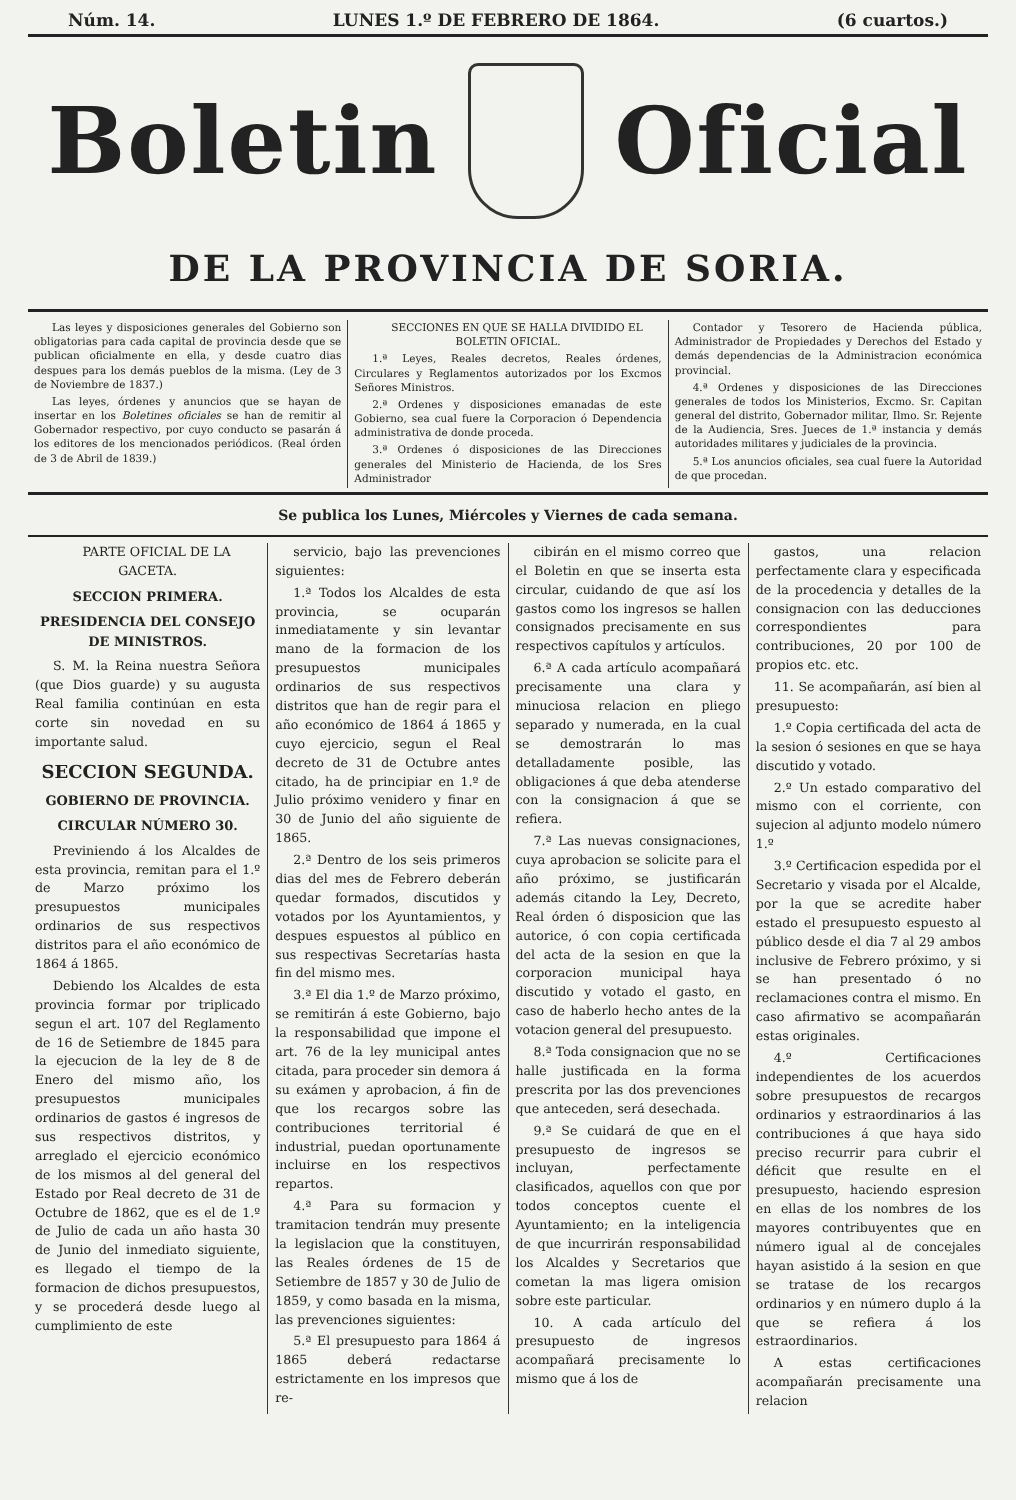Núm. 14. LUNES 1.º DE FEBRERO DE 1864. (6 cuartos.)
Boletin Oficial
DE LA PROVINCIA DE SORIA.
Las leyes y disposiciones generales del Gobierno son obligatorias para cada capital de provincia desde que se publican oficialmente en ella, y desde cuatro dias despues para los demás pueblos de la misma. (Ley de 3 de Noviembre de 1837.)
Las leyes, órdenes y anuncios que se hayan de insertar en los Boletines oficiales se han de remitir al Gobernador respectivo, por cuyo conducto se pasarán á los editores de los mencionados periódicos. (Real órden de 3 de Abril de 1839.)
SECCIONES EN QUE SE HALLA DIVIDIDO EL BOLETIN OFICIAL.
1.ª Leyes, Reales decretos, Reales órdenes, Circulares y Reglamentos autorizados por los Excmos Señores Ministros.
2.ª Ordenes y disposiciones emanadas de este Gobierno, sea cual fuere la Corporacion ó Dependencia administrativa de donde proceda.
3.ª Ordenes ó disposiciones de las Direcciones generales del Ministerio de Hacienda, de los Sres Administrador
Contador y Tesorero de Hacienda pública, Administrador de Propiedades y Derechos del Estado y demás dependencias de la Administracion económica provincial.
4.ª Ordenes y disposiciones de las Direcciones generales de todos los Ministerios, Excmo. Sr. Capitan general del distrito, Gobernador militar, Ilmo. Sr. Rejente de la Audiencia, Sres. Jueces de 1.ª instancia y demás autoridades militares y judiciales de la provincia.
5.ª Los anuncios oficiales, sea cual fuere la Autoridad de que procedan.
Se publica los Lunes, Miércoles y Viernes de cada semana.
PARTE OFICIAL DE LA GACETA.
SECCION PRIMERA.
PRESIDENCIA DEL CONSEJO DE MINISTROS.
S. M. la Reina nuestra Señora (que Dios guarde) y su augusta Real familia continúan en esta corte sin novedad en su importante salud.
SECCION SEGUNDA.
GOBIERNO DE PROVINCIA.
CIRCULAR NÚMERO 30.
Previniendo á los Alcaldes de esta provincia, remitan para el 1.º de Marzo próximo los presupuestos municipales ordinarios de sus respectivos distritos para el año económico de 1864 á 1865.
Debiendo los Alcaldes de esta provincia formar por triplicado segun el art. 107 del Reglamento de 16 de Setiembre de 1845 para la ejecucion de la ley de 8 de Enero del mismo año, los presupuestos municipales ordinarios de gastos é ingresos de sus respectivos distritos, y arreglado el ejercicio económico de los mismos al del general del Estado por Real decreto de 31 de Octubre de 1862, que es el de 1.º de Julio de cada un año hasta 30 de Junio del inmediato siguiente, es llegado el tiempo de la formacion de dichos presupuestos, y se procederá desde luego al cumplimiento de este
servicio, bajo las prevenciones siguientes:
1.ª Todos los Alcaldes de esta provincia, se ocuparán inmediatamente y sin levantar mano de la formacion de los presupuestos municipales ordinarios de sus respectivos distritos que han de regir para el año económico de 1864 á 1865 y cuyo ejercicio, segun el Real decreto de 31 de Octubre antes citado, ha de principiar en 1.º de Julio próximo venidero y finar en 30 de Junio del año siguiente de 1865.
2.ª Dentro de los seis primeros dias del mes de Febrero deberán quedar formados, discutidos y votados por los Ayuntamientos, y despues espuestos al público en sus respectivas Secretarías hasta fin del mismo mes.
3.ª El dia 1.º de Marzo próximo, se remitirán á este Gobierno, bajo la responsabilidad que impone el art. 76 de la ley municipal antes citada, para proceder sin demora á su exámen y aprobacion, á fin de que los recargos sobre las contribuciones territorial é industrial, puedan oportunamente incluirse en los respectivos repartos.
4.ª Para su formacion y tramitacion tendrán muy presente la legislacion que la constituyen, las Reales órdenes de 15 de Setiembre de 1857 y 30 de Julio de 1859, y como basada en la misma, las prevenciones siguientes:
5.ª El presupuesto para 1864 á 1865 deberá redactarse estrictamente en los impresos que re-
cibirán en el mismo correo que el Boletin en que se inserta esta circular, cuidando de que así los gastos como los ingresos se hallen consignados precisamente en sus respectivos capítulos y artículos.
6.ª A cada artículo acompañará precisamente una clara y minuciosa relacion en pliego separado y numerada, en la cual se demostrarán lo mas detalladamente posible, las obligaciones á que deba atenderse con la consignacion á que se refiera.
7.ª Las nuevas consignaciones, cuya aprobacion se solicite para el año próximo, se justificarán además citando la Ley, Decreto, Real órden ó disposicion que las autorice, ó con copia certificada del acta de la sesion en que la corporacion municipal haya discutido y votado el gasto, en caso de haberlo hecho antes de la votacion general del presupuesto.
8.ª Toda consignacion que no se halle justificada en la forma prescrita por las dos prevenciones que anteceden, será desechada.
9.ª Se cuidará de que en el presupuesto de ingresos se incluyan, perfectamente clasificados, aquellos con que por todos conceptos cuente el Ayuntamiento; en la inteligencia de que incurrirán responsabilidad los Alcaldes y Secretarios que cometan la mas ligera omision sobre este particular.
10. A cada artículo del presupuesto de ingresos acompañará precisamente lo mismo que á los de
gastos, una relacion perfectamente clara y especificada de la procedencia y detalles de la consignacion con las deducciones correspondientes para contribuciones, 20 por 100 de propios etc. etc.
11. Se acompañarán, así bien al presupuesto:
1.º Copia certificada del acta de la sesion ó sesiones en que se haya discutido y votado.
2.º Un estado comparativo del mismo con el corriente, con sujecion al adjunto modelo número 1.º
3.º Certificacion espedida por el Secretario y visada por el Alcalde, por la que se acredite haber estado el presupuesto espuesto al público desde el dia 7 al 29 ambos inclusive de Febrero próximo, y si se han presentado ó no reclamaciones contra el mismo. En caso afirmativo se acompañarán estas originales.
4.º Certificaciones independientes de los acuerdos sobre presupuestos de recargos ordinarios y estraordinarios á las contribuciones á que haya sido preciso recurrir para cubrir el déficit que resulte en el presupuesto, haciendo espresion en ellas de los nombres de los mayores contribuyentes que en número igual al de concejales hayan asistido á la sesion en que se tratase de los recargos ordinarios y en número duplo á la que se refiera á los estraordinarios.
A estas certificaciones acompañarán precisamente una relacion